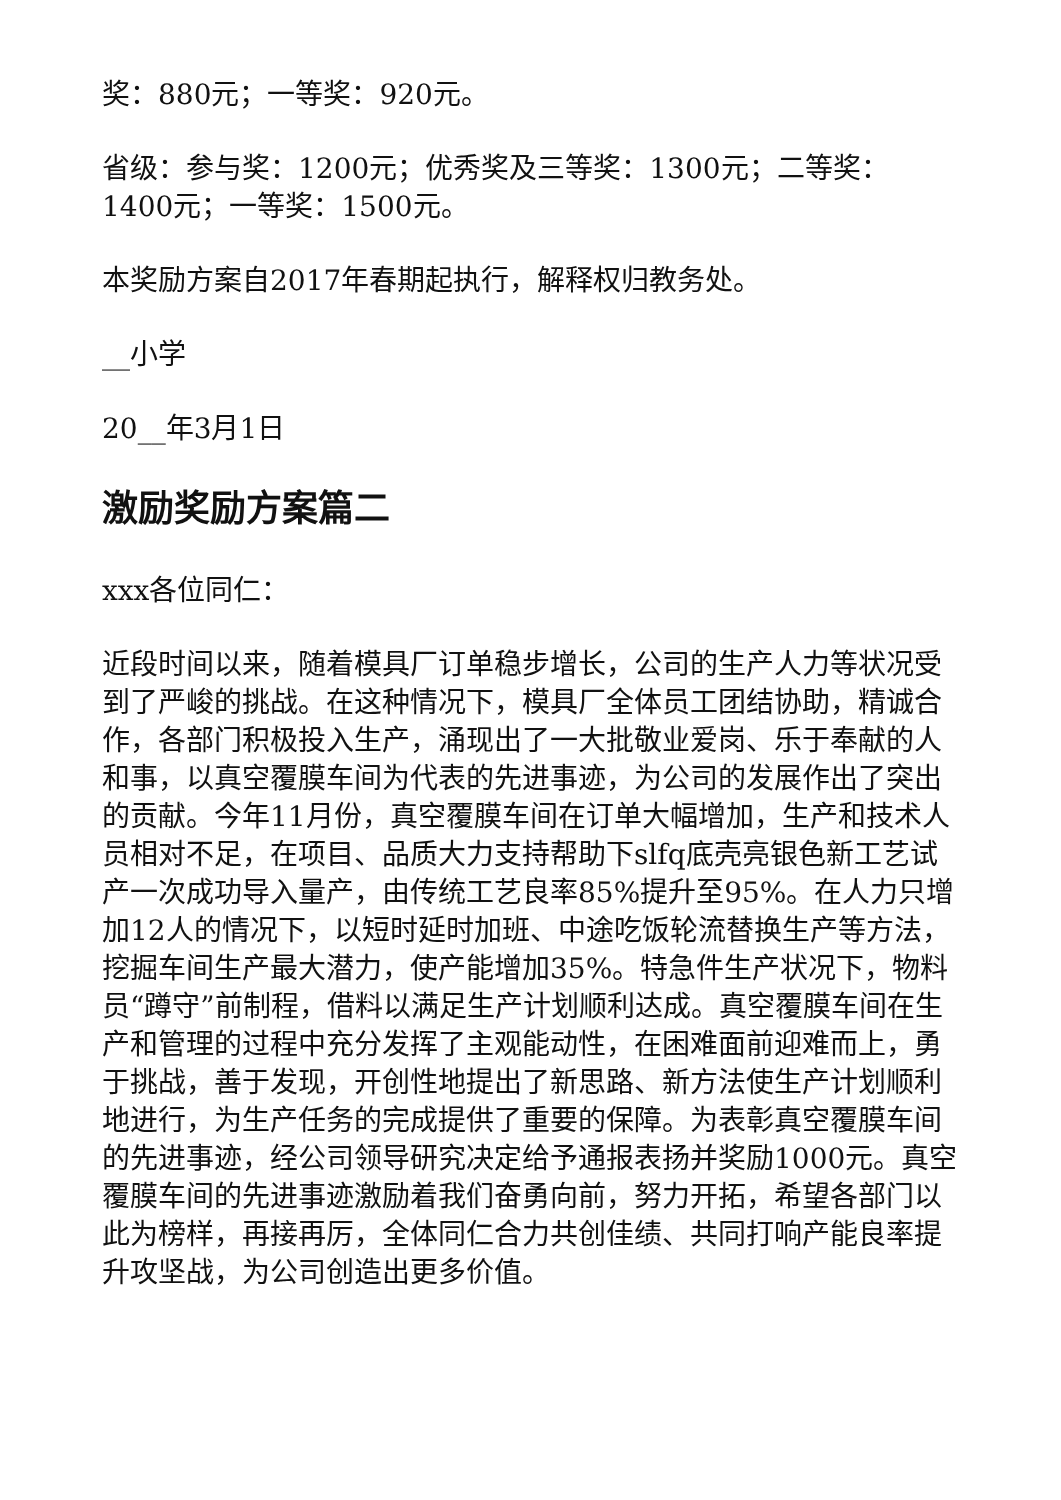奖：880元；一等奖：920元。
省级：参与奖：1200元；优秀奖及三等奖：1300元；二等奖：1400元；一等奖：1500元。
本奖励方案自2017年春期起执行，解释权归教务处。
__小学
20__年3月1日
激励奖励方案篇二
xxx各位同仁：
近段时间以来，随着模具厂订单稳步增长，公司的生产人力等状况受到了严峻的挑战。在这种情况下，模具厂全体员工团结协助，精诚合作，各部门积极投入生产，涌现出了一大批敬业爱岗、乐于奉献的人和事，以真空覆膜车间为代表的先进事迹，为公司的发展作出了突出的贡献。今年11月份，真空覆膜车间在订单大幅增加，生产和技术人员相对不足，在项目、品质大力支持帮助下slfq底壳亮银色新工艺试产一次成功导入量产，由传统工艺良率85%提升至95%。在人力只增加12人的情况下，以短时延时加班、中途吃饭轮流替换生产等方法，挖掘车间生产最大潜力，使产能增加35%。特急件生产状况下，物料员“蹲守”前制程，借料以满足生产计划顺利达成。真空覆膜车间在生产和管理的过程中充分发挥了主观能动性，在困难面前迎难而上，勇于挑战，善于发现，开创性地提出了新思路、新方法使生产计划顺利地进行，为生产任务的完成提供了重要的保障。为表彰真空覆膜车间的先进事迹，经公司领导研究决定给予通报表扬并奖励1000元。真空覆膜车间的先进事迹激励着我们奋勇向前，努力开拓，希望各部门以此为榜样，再接再厉，全体同仁合力共创佳绩、共同打响产能良率提升攻坚战，为公司创造出更多价值。